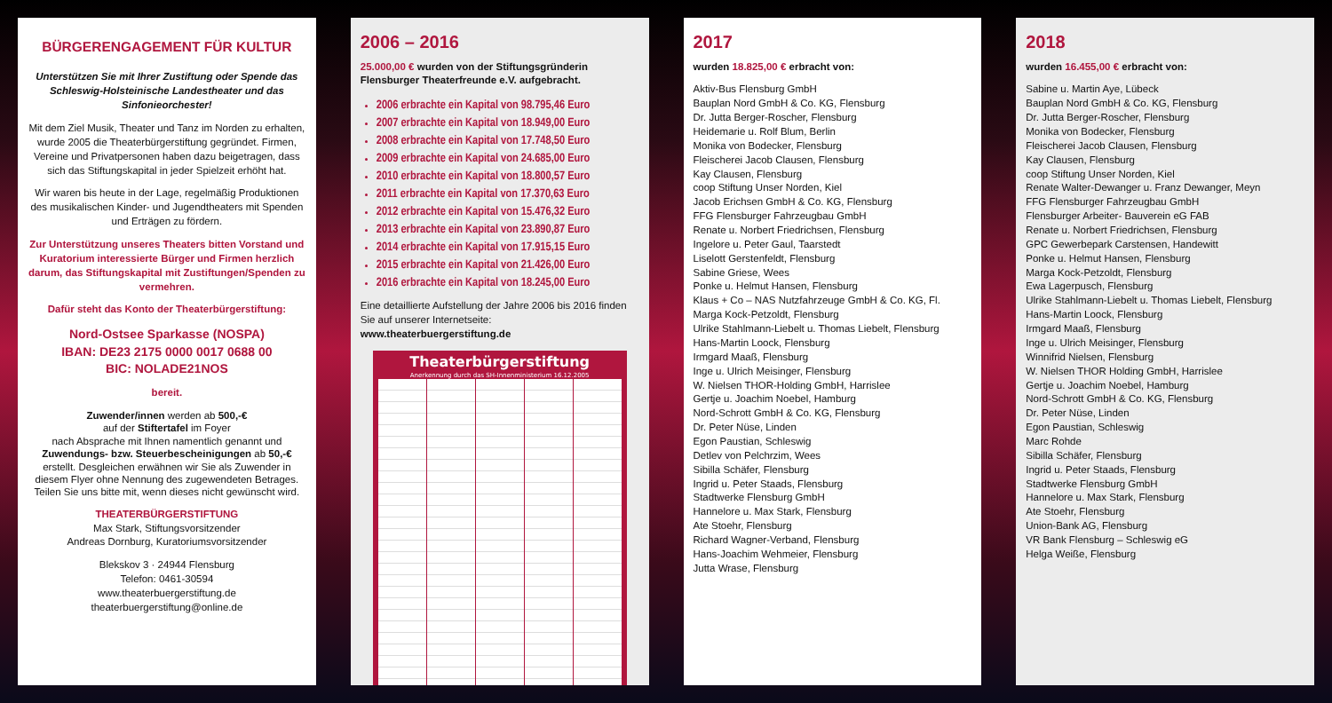BÜRGERENGAGEMENT FÜR KULTUR
Unterstützen Sie mit Ihrer Zustiftung oder Spende das Schleswig-Holsteinische Landestheater und das Sinfonieorchester!
Mit dem Ziel Musik, Theater und Tanz im Norden zu erhalten, wurde 2005 die Theaterbürgerstiftung gegründet. Firmen, Vereine und Privatpersonen haben dazu beigetragen, dass sich das Stiftungskapital in jeder Spielzeit erhöht hat.
Wir waren bis heute in der Lage, regelmäßig Produktionen des musikalischen Kinder- und Jugendtheaters mit Spenden und Erträgen zu fördern.
Zur Unterstützung unseres Theaters bitten Vorstand und Kuratorium interessierte Bürger und Firmen herzlich darum, das Stiftungskapital mit Zustiftungen/Spenden zu vermehren.
Dafür steht das Konto der Theaterbürgerstiftung:
Nord-Ostsee Sparkasse (NOSPA)
IBAN: DE23 2175 0000 0017 0688 00
BIC: NOLADE21NOS
bereit.
Zuwender/innen werden ab 500,-€
auf der Stiftertafel im Foyer
nach Absprache mit Ihnen namentlich genannt und Zuwendungs- bzw. Steuerbescheinigungen ab 50,-€ erstellt. Desgleichen erwähnen wir Sie als Zuwender in diesem Flyer ohne Nennung des zugewendeten Betrages. Teilen Sie uns bitte mit, wenn dieses nicht gewünscht wird.
THEATERBÜRGERSTIFTUNG
Max Stark, Stiftungsvorsitzender
Andreas Dornburg, Kuratoriumsvorsitzender
Blekskov 3 · 24944 Flensburg
Telefon: 0461-30594
www.theaterbuergerstiftung.de
theaterbuergerstiftung@online.de
2006 – 2016
25.000,00 € wurden von der Stiftungsgründerin Flensburger Theaterfreunde e.V. aufgebracht.
2006 erbrachte ein Kapital von 98.795,46 Euro
2007 erbrachte ein Kapital von 18.949,00 Euro
2008 erbrachte ein Kapital von 17.748,50 Euro
2009 erbrachte ein Kapital von 24.685,00 Euro
2010 erbrachte ein Kapital von 18.800,57 Euro
2011 erbrachte ein Kapital von 17.370,63 Euro
2012 erbrachte ein Kapital von 15.476,32 Euro
2013 erbrachte ein Kapital von 23.890,87 Euro
2014 erbrachte ein Kapital von 17.915,15 Euro
2015 erbrachte ein Kapital von 21.426,00 Euro
2016 erbrachte ein Kapital von 18.245,00 Euro
Eine detaillierte Aufstellung der Jahre 2006 bis 2016 finden Sie auf unserer Internetseite:
www.theaterbuergerstiftung.de
Theaterbürgerstiftung
Anerkennung durch das SH-Innenministerium 16.12.2005
2017
wurden 18.825,00 € erbracht von:
Aktiv-Bus Flensburg GmbH
Bauplan Nord GmbH & Co. KG, Flensburg
Dr. Jutta Berger-Roscher, Flensburg
Heidemarie u. Rolf Blum, Berlin
Monika von Bodecker, Flensburg
Fleischerei Jacob Clausen, Flensburg
Kay Clausen, Flensburg
coop Stiftung Unser Norden, Kiel
Jacob Erichsen GmbH & Co. KG, Flensburg
FFG Flensburger Fahrzeugbau GmbH
Renate u. Norbert Friedrichsen, Flensburg
Ingelore u. Peter Gaul, Taarstedt
Liselott Gerstenfeldt, Flensburg
Sabine Griese, Wees
Ponke u. Helmut Hansen, Flensburg
Klaus + Co – NAS Nutzfahrzeuge GmbH & Co. KG, Fl.
Marga Kock-Petzoldt, Flensburg
Ulrike Stahlmann-Liebelt u. Thomas Liebelt, Flensburg
Hans-Martin Loock, Flensburg
Irmgard Maaß, Flensburg
Inge u. Ulrich Meisinger, Flensburg
W. Nielsen THOR-Holding GmbH, Harrislee
Gertje u. Joachim Noebel, Hamburg
Nord-Schrott GmbH & Co. KG, Flensburg
Dr. Peter Nüse, Linden
Egon Paustian, Schleswig
Detlev von Pelchrzim, Wees
Sibilla Schäfer, Flensburg
Ingrid u. Peter Staads, Flensburg
Stadtwerke Flensburg GmbH
Hannelore u. Max Stark, Flensburg
Ate Stoehr, Flensburg
Richard Wagner-Verband, Flensburg
Hans-Joachim Wehmeier, Flensburg
Jutta Wrase, Flensburg
2018
wurden 16.455,00 € erbracht von:
Sabine u. Martin Aye, Lübeck
Bauplan Nord GmbH & Co. KG, Flensburg
Dr. Jutta Berger-Roscher, Flensburg
Monika von Bodecker, Flensburg
Fleischerei Jacob Clausen, Flensburg
Kay Clausen, Flensburg
coop Stiftung Unser Norden, Kiel
Renate Walter-Dewanger u. Franz Dewanger, Meyn
FFG Flensburger Fahrzeugbau GmbH
Flensburger Arbeiter- Bauverein eG FAB
Renate u. Norbert Friedrichsen, Flensburg
GPC Gewerbepark Carstensen, Handewitt
Ponke u. Helmut Hansen, Flensburg
Marga Kock-Petzoldt, Flensburg
Ewa Lagerpusch, Flensburg
Ulrike Stahlmann-Liebelt u. Thomas Liebelt, Flensburg
Hans-Martin Loock, Flensburg
Irmgard Maaß, Flensburg
Inge u. Ulrich Meisinger, Flensburg
Winnifrid Nielsen, Flensburg
W. Nielsen THOR Holding GmbH, Harrislee
Gertje u. Joachim Noebel, Hamburg
Nord-Schrott GmbH & Co. KG, Flensburg
Dr. Peter Nüse, Linden
Egon Paustian, Schleswig
Marc Rohde
Sibilla Schäfer, Flensburg
Ingrid u. Peter Staads, Flensburg
Stadtwerke Flensburg GmbH
Hannelore u. Max Stark, Flensburg
Ate Stoehr, Flensburg
Union-Bank AG, Flensburg
VR Bank Flensburg – Schleswig eG
Helga Weiße, Flensburg